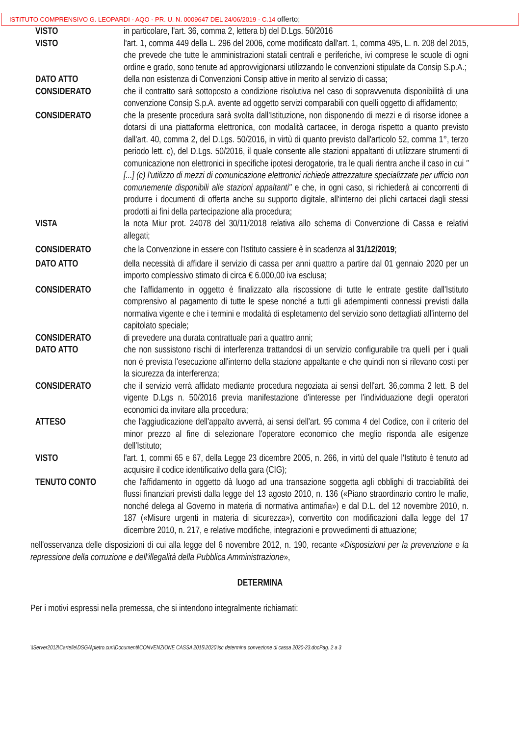ISTITUTO COMPRENSIVO G. LEOPARDI - AQO - PR. U. N. 0009647 DEL 24/06/2019 - C.14 offerto;
VISTO in particolare, l'art. 36, comma 2, lettera b) del D.Lgs. 50/2016
VISTO l'art. 1, comma 449 della L. 296 del 2006, come modificato dall'art. 1, comma 495, L. n. 208 del 2015, che prevede che tutte le amministrazioni statali centrali e periferiche, ivi comprese le scuole di ogni ordine e grado, sono tenute ad approvvigionarsi utilizzando le convenzioni stipulate da Consip S.p.A.;
DATO ATTO della non esistenza di Convenzioni Consip attive in merito al servizio di cassa;
CONSIDERATO che il contratto sarà sottoposto a condizione risolutiva nel caso di sopravvenuta disponibilità di una convenzione Consip S.p.A. avente ad oggetto servizi comparabili con quelli oggetto di affidamento;
CONSIDERATO che la presente procedura sarà svolta dall'Istituzione, non disponendo di mezzi e di risorse idonee a dotarsi di una piattaforma elettronica, con modalità cartacee, in deroga rispetto a quanto previsto dall'art. 40, comma 2, del D.Lgs. 50/2016, in virtù di quanto previsto dall'articolo 52, comma 1°, terzo periodo lett. c), del D.Lgs. 50/2016, il quale consente alle stazioni appaltanti di utilizzare strumenti di comunicazione non elettronici in specifiche ipotesi derogatorie, tra le quali rientra anche il caso in cui "[...] (c) l'utilizzo di mezzi di comunicazione elettronici richiede attrezzature specializzate per ufficio non comunemente disponibili alle stazioni appaltanti" e che, in ogni caso, si richiederà ai concorrenti di produrre i documenti di offerta anche su supporto digitale, all'interno dei plichi cartacei dagli stessi prodotti ai fini della partecipazione alla procedura;
VISTA la nota Miur prot. 24078 del 30/11/2018 relativa allo schema di Convenzione di Cassa e relativi allegati;
CONSIDERATO che la Convenzione in essere con l'Istituto cassiere è in scadenza al 31/12/2019;
DATO ATTO della necessità di affidare il servizio di cassa per anni quattro a partire dal 01 gennaio 2020 per un importo complessivo stimato di circa € 6.000,00 iva esclusa;
CONSIDERATO che l'affidamento in oggetto è finalizzato alla riscossione di tutte le entrate gestite dall'Istituto comprensivo al pagamento di tutte le spese nonché a tutti gli adempimenti connessi previsti dalla normativa vigente e che i termini e modalità di espletamento del servizio sono dettagliati all'interno del capitolato speciale;
CONSIDERATO di prevedere una durata contrattuale pari a quattro anni;
DATO ATTO che non sussistono rischi di interferenza trattandosi di un servizio configurabile tra quelli per i quali non è prevista l'esecuzione all'interno della stazione appaltante e che quindi non si rilevano costi per la sicurezza da interferenza;
CONSIDERATO che il servizio verrà affidato mediante procedura negoziata ai sensi dell'art. 36,comma 2 lett. B del vigente D.Lgs n. 50/2016 previa manifestazione d'interesse per l'individuazione degli operatori economici da invitare alla procedura;
ATTESO che l'aggiudicazione dell'appalto avverrà, ai sensi dell'art. 95 comma 4 del Codice, con il criterio del minor prezzo al fine di selezionare l'operatore economico che meglio risponda alle esigenze dell'Istituto;
VISTO l'art. 1, commi 65 e 67, della Legge 23 dicembre 2005, n. 266, in virtù del quale l'Istituto è tenuto ad acquisire il codice identificativo della gara (CIG);
TENUTO CONTO che l'affidamento in oggetto dà luogo ad una transazione soggetta agli obblighi di tracciabilità dei flussi finanziari previsti dalla legge del 13 agosto 2010, n. 136 («Piano straordinario contro le mafie, nonché delega al Governo in materia di normativa antimafia») e dal D.L. del 12 novembre 2010, n. 187 («Misure urgenti in materia di sicurezza»), convertito con modificazioni dalla legge del 17 dicembre 2010, n. 217, e relative modifiche, integrazioni e provvedimenti di attuazione;
nell'osservanza delle disposizioni di cui alla legge del 6 novembre 2012, n. 190, recante «Disposizioni per la prevenzione e la repressione della corruzione e dell'illegalità della Pubblica Amministrazione»,
DETERMINA
Per i motivi espressi nella premessa, che si intendono integralmente richiamati:
\\Server2012\Cartelle\DSGA\pietro.curi\Documenti\CONVENZIONE CASSA 2015\2020\isc determina convezione di cassa 2020-23.docPag. 2 a 3